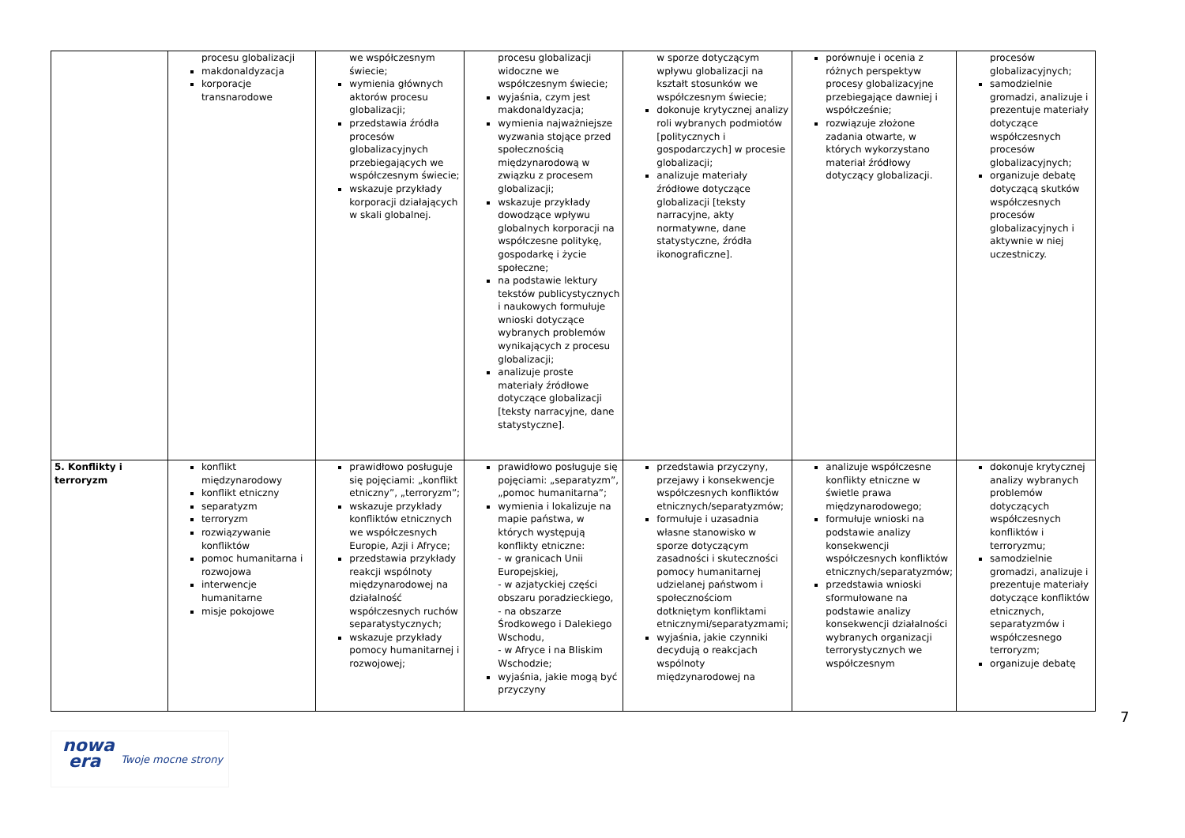| | procesu globalizacji makdonaldyzacja korporacje transnarodowe | we współczesnym świecie; wymienia głównych aktorów procesu globalizacji; przedstawia źródła procesów globalizacyjnych przebiegających we współczesnym świecie; wskazuje przykłady korporacji działających w skali globalnej. | procesu globalizacji widoczne we współczesnym świecie; wyjaśnia, czym jest makdonaldyzacja; wymienia najważniejsze wyzwania stojące przed społecznością międzynarodową w związku z procesem globalizacji; wskazuje przykłady dowodzące wpływu globalnych korporacji na współczesne politykę, gospodarkę i życie społeczne; na podstawie lektury tekstów publicystycznych i naukowych formułuje wnioski dotyczące wybranych problemów wynikających z procesu globalizacji; analizuje proste materiały źródłowe dotyczące globalizacji [teksty narracyjne, dane statystyczne]. | w sporze dotyczącym wpływu globalizacji na kształt stosunków we współczesnym świecie; dokonuje krytycznej analizy roli wybranych podmiotów [politycznych i gospodarczych] w procesie globalizacji; analizuje materiały źródłowe dotyczące globalizacji [teksty narracyjne, akty normatywne, dane statystyczne, źródła ikonograficzne]. | porównuje i ocenia z różnych perspektyw procesy globalizacyjne przebiegające dawniej i współcześnie; rozwiązuje złożone zadania otwarte, w których wykorzystano materiał źródłowy dotyczący globalizacji. | procesów globalizacyjnych; samodzielnie gromadzi, analizuje i prezentuje materiały dotyczące współczesnych procesów globalizacyjnych; organizuje debatę dotyczącą skutków współczesnych procesów globalizacyjnych i aktywnie w niej uczestniczy. |
| 5. Konflikty i terroryzm | konflikt międzynarodowy konflikt etniczny separatyzm terroryzm rozwiązywanie konfliktów pomoc humanitarna i rozwojowa interwencje humanitarne misje pokojowe | prawidłowo posługuje się pojęciami: „konflikt etniczny”, „terroryzm”; wskazuje przykłady konfliktów etnicznych we współczesnych Europie, Azji i Afryce; przedstawia przykłady reakcji wspólnoty międzynarodowej na działalność współczesnych ruchów separatystycznych; wskazuje przykłady pomocy humanitarnej i rozwojowej; | prawidłowo posługuje się pojęciami: „separatyzm”, „pomoc humanitarna”; wymienia i lokalizuje na mapie państwa, w których występują konflikty etniczne: - w granicach Unii Europejskiej, - w azjatyckiej części obszaru poradzieckiego, - na obszarze Środkowego i Dalekiego Wschodu, - w Afryce i na Bliskim Wschodzie; wyjaśnia, jakie mogą być przyczyny | przedstawia przyczyny, przejawy i konsekwencje współczesnych konfliktów etnicznych/separatyzmów; formułuje i uzasadnia własne stanowisko w sporze dotyczącym zasadności i skuteczności pomocy humanitarnej udzielanej państwom i społecznościom dotkniętym konfliktami etnicznymi/separatyzmami; wyjaśnia, jakie czynniki decydują o reakcjach wspólnoty międzynarodowej na | analizuje współczesne konflikty etniczne w świetle prawa międzynarodowego; formułuje wnioski na podstawie analizy konsekwencji współczesnych konfliktów etnicznych/separatyzmów; przedstawia wnioski sformułowane na podstawie analizy konsekwencji działalności wybranych organizacji terrorystycznych we współczesnym | dokonuje krytycznej analizy wybranych problemów dotyczących współczesnych konfliktów i terroryzmu; samodzielnie gromadzi, analizuje i prezentuje materiały dotyczące konfliktów etnicznych, separatyzmów i współczesnego terroryzm; organizuje debatę |
7
nowa
era Twoje mocne strony